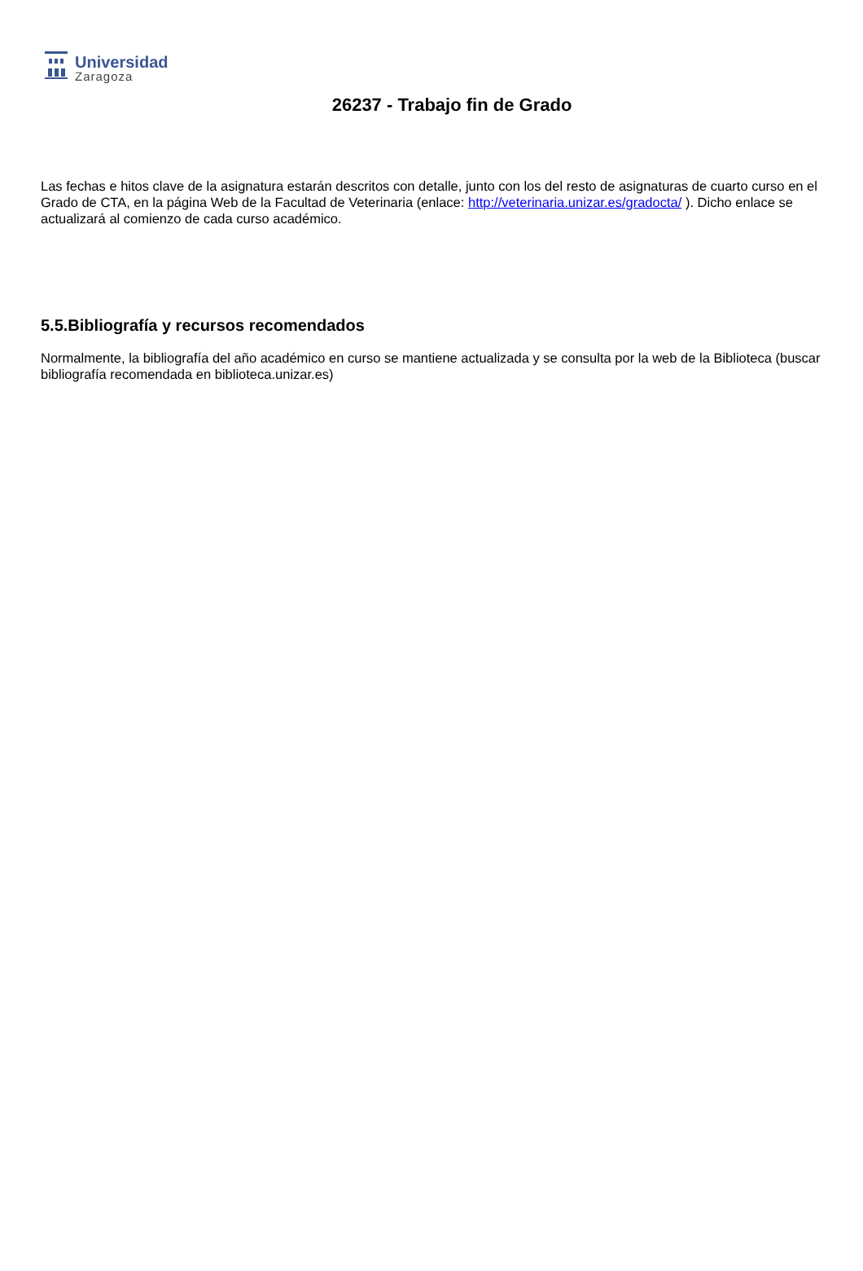Universidad
Zaragoza
26237 - Trabajo fin de Grado
Las fechas e hitos clave de la asignatura estarán descritos con detalle, junto con los del resto de asignaturas de cuarto curso en el Grado de CTA, en la página Web de la Facultad de Veterinaria (enlace: http://veterinaria.unizar.es/gradocta/ ). Dicho enlace se actualizará al comienzo de cada curso académico.
5.5.Bibliografía y recursos recomendados
Normalmente, la bibliografía del año académico en curso se mantiene actualizada y se consulta por la web de la Biblioteca (buscar bibliografía recomendada en biblioteca.unizar.es)